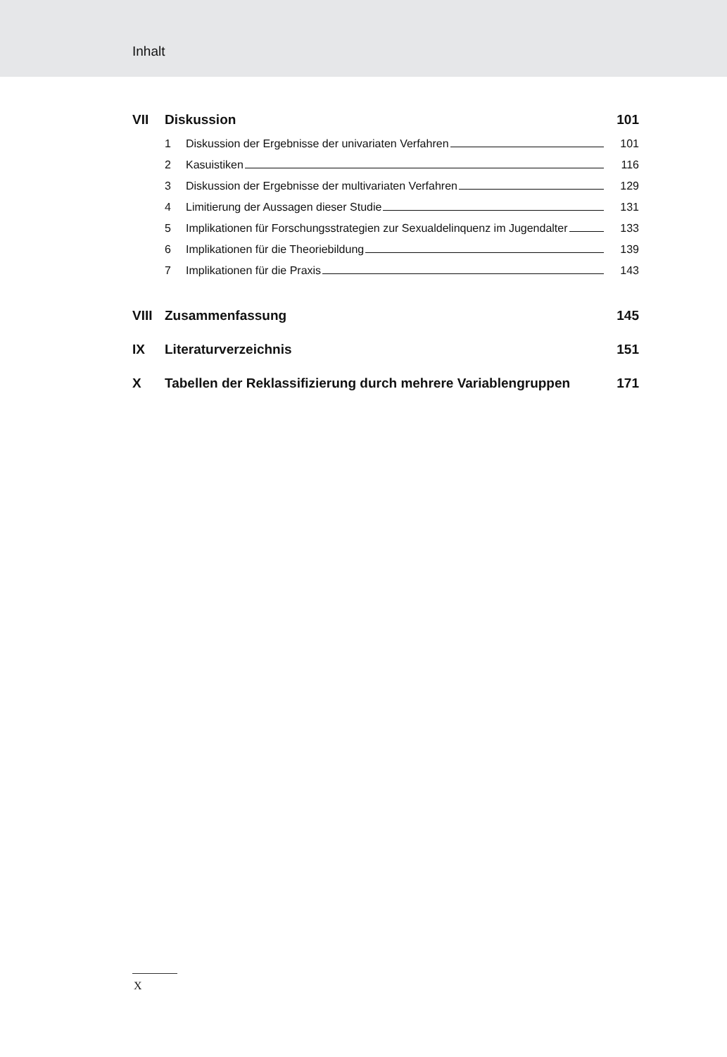Inhalt
VII Diskussion 101
1 Diskussion der Ergebnisse der univariaten Verfahren 101
2 Kasuistiken 116
3 Diskussion der Ergebnisse der multivariaten Verfahren 129
4 Limitierung der Aussagen dieser Studie 131
5 Implikationen für Forschungsstrategien zur Sexualdelinquenz im Jugendalter 133
6 Implikationen für die Theoriebildung 139
7 Implikationen für die Praxis 143
VIII Zusammenfassung 145
IX Literaturverzeichnis 151
X Tabellen der Reklassifizierung durch mehrere Variablengruppen 171
X